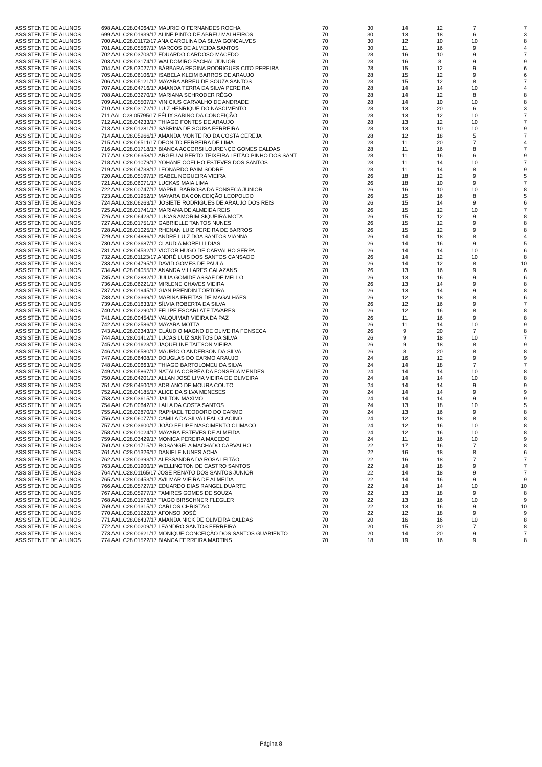| ASSISTENTE DE ALUNOS | 698 AAL.C28.04064/17 MAURICIO FERNANDES ROCHA | 70 | 30 | 14 | 12 | 7 | 7 |
| ASSISTENTE DE ALUNOS | 699 AAL.C28.01939/17 ALINE PINTO DE ABREU MALHEIROS | 70 | 30 | 13 | 18 | 6 | 3 |
| ASSISTENTE DE ALUNOS | 700 AAL.C28.01172/17 ANA CAROLINA DA SILVA GONCALVES | 70 | 30 | 12 | 10 | 10 | 8 |
| ASSISTENTE DE ALUNOS | 701 AAL.C28.05567/17 MARCOS DE ALMEIDA SANTOS | 70 | 30 | 11 | 16 | 9 | 4 |
| ASSISTENTE DE ALUNOS | 702 AAL.C28.03703/17 EDUARDO CARDOSO MACEDO | 70 | 28 | 16 | 10 | 9 | 7 |
| ASSISTENTE DE ALUNOS | 703 AAL.C28.03174/17 WALDOMIRO FACHAL JÚNIOR | 70 | 28 | 16 | 8 | 9 | 9 |
| ASSISTENTE DE ALUNOS | 704 AAL.C28.03027/17 BÁRBARA REGINA RODRIGUES CITO PEREIRA | 70 | 28 | 15 | 12 | 9 | 6 |
| ASSISTENTE DE ALUNOS | 705 AAL.C28.06106/17 ISABELA KLEIM BARROS DE ARAUJO | 70 | 28 | 15 | 12 | 9 | 6 |
| ASSISTENTE DE ALUNOS | 706 AAL.C28.05121/17 MAYARA ABREU DE SOUZA SANTOS | 70 | 28 | 15 | 12 | 8 | 7 |
| ASSISTENTE DE ALUNOS | 707 AAL.C28.04716/17 AMANDA TERRA DA SILVA PEREIRA | 70 | 28 | 14 | 14 | 10 | 4 |
| ASSISTENTE DE ALUNOS | 708 AAL.C28.03270/17 MARIANA SCHRODER RÊGO | 70 | 28 | 14 | 12 | 8 | 8 |
| ASSISTENTE DE ALUNOS | 709 AAL.C28.05507/17 VINICIUS CARVALHO DE ANDRADE | 70 | 28 | 14 | 10 | 10 | 8 |
| ASSISTENTE DE ALUNOS | 710 AAL.C28.03172/17 LUIZ HENRIQUE DO NASCIMENTO | 70 | 28 | 13 | 20 | 6 | 3 |
| ASSISTENTE DE ALUNOS | 711 AAL.C28.05795/17 FÉLIX SABINO DA CONCEIÇÃO | 70 | 28 | 13 | 12 | 10 | 7 |
| ASSISTENTE DE ALUNOS | 712 AAL.C28.04233/17 THIAGO FONTES DE ARAUJO | 70 | 28 | 13 | 12 | 10 | 7 |
| ASSISTENTE DE ALUNOS | 713 AAL.C28.01281/17 SABRINA DE SOUSA FERREIRA | 70 | 28 | 13 | 10 | 10 | 9 |
| ASSISTENTE DE ALUNOS | 714 AAL.C28.05966/17 AMANDA MONTEIRO DA COSTA CEREJA | 70 | 28 | 12 | 18 | 5 | 7 |
| ASSISTENTE DE ALUNOS | 715 AAL.C28.06511/17 DEONITO FERREIRA DE LIMA | 70 | 28 | 11 | 20 | 7 | 4 |
| ASSISTENTE DE ALUNOS | 716 AAL.C28.01718/17 BIANCA ACCORSI LOURENÇO GOMES CALDAS | 70 | 28 | 11 | 16 | 8 | 7 |
| ASSISTENTE DE ALUNOS | 717 AAL.C28.06358/17 ARGEU ALBERTO TEIXEIRA LEITÃO PINHO DOS SANT | 70 | 28 | 11 | 16 | 6 | 9 |
| ASSISTENTE DE ALUNOS | 718 AAL.C28.01079/17 YOHANE COELHO ESTEVES DOS SANTOS | 70 | 28 | 11 | 14 | 10 | 7 |
| ASSISTENTE DE ALUNOS | 719 AAL.C28.04738/17 LEONARDO PAIM SODRÉ | 70 | 28 | 11 | 14 | 8 | 9 |
| ASSISTENTE DE ALUNOS | 720 AAL.C28.05197/17 ISABEL NOGUEIRA VIEIRA | 70 | 26 | 18 | 12 | 9 | 5 |
| ASSISTENTE DE ALUNOS | 721 AAL.C28.06071/17 LUCKAS MAIA LIMA | 70 | 26 | 18 | 10 | 9 | 7 |
| ASSISTENTE DE ALUNOS | 722 AAL.C28.00747/17 MAPRIL BARBOSA DA FONSECA JUNIOR | 70 | 26 | 16 | 10 | 10 | 8 |
| ASSISTENTE DE ALUNOS | 723 AAL.C28.01952/17 MAYARA DA CONCEIÇÃO LEOPOLDO | 70 | 26 | 15 | 16 | 8 | 5 |
| ASSISTENTE DE ALUNOS | 724 AAL.C28.06263/17 JOSIETE RODRIGUES DE ARAUJO DOS REIS | 70 | 26 | 15 | 14 | 9 | 6 |
| ASSISTENTE DE ALUNOS | 725 AAL.C28.01741/17 MARIANA DE ALMEIDA REIS | 70 | 26 | 15 | 12 | 10 | 7 |
| ASSISTENTE DE ALUNOS | 726 AAL.C28.06423/17 LUCAS AMORIM SIQUEIRA MOTA | 70 | 26 | 15 | 12 | 9 | 8 |
| ASSISTENTE DE ALUNOS | 727 AAL.C28.01751/17 GABRIELLE TANTOS NUNES | 70 | 26 | 15 | 12 | 9 | 8 |
| ASSISTENTE DE ALUNOS | 728 AAL.C28.01025/17 RHENAN LUIZ PEREIRA DE BARROS | 70 | 26 | 15 | 12 | 9 | 8 |
| ASSISTENTE DE ALUNOS | 729 AAL.C28.04886/17 ANDRÉ LUIZ DOA SANTOS VIANNA | 70 | 26 | 14 | 18 | 8 | 4 |
| ASSISTENTE DE ALUNOS | 730 AAL.C28.03687/17 CLAUDIA MORELLI DIAS | 70 | 26 | 14 | 16 | 9 | 5 |
| ASSISTENTE DE ALUNOS | 731 AAL.C28.04532/17 VICTOR HUGO DE CARVALHO SERPA | 70 | 26 | 14 | 14 | 10 | 6 |
| ASSISTENTE DE ALUNOS | 732 AAL.C28.01123/17 ANDRÉ LUIS DOS SANTOS CANSADO | 70 | 26 | 14 | 12 | 10 | 8 |
| ASSISTENTE DE ALUNOS | 733 AAL.C28.04795/17 DAVID GOMES DE PAULA | 70 | 26 | 14 | 12 | 8 | 10 |
| ASSISTENTE DE ALUNOS | 734 AAL.C28.04055/17 ANANDA VILLARES CALAZANS | 70 | 26 | 13 | 16 | 9 | 6 |
| ASSISTENTE DE ALUNOS | 735 AAL.C28.02882/17 JULIA GOMIDE ASSAF DE MELLO | 70 | 26 | 13 | 16 | 9 | 6 |
| ASSISTENTE DE ALUNOS | 736 AAL.C28.06221/17 MIRLENE CHAVES VIEIRA | 70 | 26 | 13 | 14 | 9 | 8 |
| ASSISTENTE DE ALUNOS | 737 AAL.C28.01945/17 GIAN PRENDIN TÓRTORA | 70 | 26 | 13 | 14 | 9 | 8 |
| ASSISTENTE DE ALUNOS | 738 AAL.C28.03369/17 MARINA FREITAS DE MAGALHÃES | 70 | 26 | 12 | 18 | 8 | 6 |
| ASSISTENTE DE ALUNOS | 739 AAL.C28.01633/17 SÍLVIA ROBERTA DA SILVA | 70 | 26 | 12 | 16 | 9 | 7 |
| ASSISTENTE DE ALUNOS | 740 AAL.C28.02290/17 FELIPE ESCARLATE TAVARES | 70 | 26 | 12 | 16 | 8 | 8 |
| ASSISTENTE DE ALUNOS | 741 AAL.C28.00454/17 VALQUIMAR VIEIRA DA PAZ | 70 | 26 | 11 | 16 | 9 | 8 |
| ASSISTENTE DE ALUNOS | 742 AAL.C28.02586/17 MAYARA MOTTA | 70 | 26 | 11 | 14 | 10 | 9 |
| ASSISTENTE DE ALUNOS | 743 AAL.C28.02343/17 CLÁUDIO MAGNO DE OLIVEIRA FONSECA | 70 | 26 | 9 | 20 | 7 | 8 |
| ASSISTENTE DE ALUNOS | 744 AAL.C28.01412/17 LUCAS LUIZ SANTOS DA SILVA | 70 | 26 | 9 | 18 | 10 | 7 |
| ASSISTENTE DE ALUNOS | 745 AAL.C28.01623/17 JAQUELINE TAITSON VIEIRA | 70 | 26 | 9 | 18 | 8 | 9 |
| ASSISTENTE DE ALUNOS | 746 AAL.C28.06580/17 MAURÍCIO ANDERSON DA SILVA | 70 | 26 | 8 | 20 | 8 | 8 |
| ASSISTENTE DE ALUNOS | 747 AAL.C28.06408/17 DOUGLAS DO CARMO ARAUJO | 70 | 24 | 16 | 12 | 9 | 9 |
| ASSISTENTE DE ALUNOS | 748 AAL.C28.00663/17 THIAGO BARTOLOMEU DA SILVA | 70 | 24 | 14 | 18 | 7 | 7 |
| ASSISTENTE DE ALUNOS | 749 AAL.C28.05867/17 NATÁLIA CORRÊA DA FONSECA MENDES | 70 | 24 | 14 | 14 | 10 | 8 |
| ASSISTENTE DE ALUNOS | 750 AAL.C28.04201/17 ALLAN JOSÉ LIMA VIEIRA DE OLIVEIRA | 70 | 24 | 14 | 14 | 10 | 8 |
| ASSISTENTE DE ALUNOS | 751 AAL.C28.04500/17 ADRIANO DE MOURA COUTO | 70 | 24 | 14 | 14 | 9 | 9 |
| ASSISTENTE DE ALUNOS | 752 AAL.C28.04185/17 ALICE DA SILVA MENESES | 70 | 24 | 14 | 14 | 9 | 9 |
| ASSISTENTE DE ALUNOS | 753 AAL.C28.03615/17 JAILTON MAXIMO | 70 | 24 | 14 | 14 | 9 | 9 |
| ASSISTENTE DE ALUNOS | 754 AAL.C28.00642/17 LAILA DA COSTA SANTOS | 70 | 24 | 13 | 18 | 10 | 5 |
| ASSISTENTE DE ALUNOS | 755 AAL.C28.02870/17 RAPHAEL TEODORO DO CARMO | 70 | 24 | 13 | 16 | 9 | 8 |
| ASSISTENTE DE ALUNOS | 756 AAL.C28.06077/17 CAMILA DA SILVA LEAL CLACINO | 70 | 24 | 12 | 18 | 8 | 8 |
| ASSISTENTE DE ALUNOS | 757 AAL.C28.03600/17 JOÃO FELIPE NASCIMENTO CLÍMACO | 70 | 24 | 12 | 16 | 10 | 8 |
| ASSISTENTE DE ALUNOS | 758 AAL.C28.01024/17 MAYARA ESTEVES DE ALMEIDA | 70 | 24 | 12 | 16 | 10 | 8 |
| ASSISTENTE DE ALUNOS | 759 AAL.C28.03429/17 MONICA PEREIRA MACEDO | 70 | 24 | 11 | 16 | 10 | 9 |
| ASSISTENTE DE ALUNOS | 760 AAL.C28.01715/17 ROSANGELA MACHADO CARVALHO | 70 | 22 | 17 | 16 | 7 | 8 |
| ASSISTENTE DE ALUNOS | 761 AAL.C28.01326/17 DANIELE NUNES ACHA | 70 | 22 | 16 | 18 | 8 | 6 |
| ASSISTENTE DE ALUNOS | 762 AAL.C28.00393/17 ALESSANDRA DA ROSA LEITÃO | 70 | 22 | 16 | 18 | 7 | 7 |
| ASSISTENTE DE ALUNOS | 763 AAL.C28.01900/17 WELLINGTON DE CASTRO SANTOS | 70 | 22 | 14 | 18 | 9 | 7 |
| ASSISTENTE DE ALUNOS | 764 AAL.C28.01165/17 JOSE RENATO DOS SANTOS JUNIOR | 70 | 22 | 14 | 18 | 9 | 7 |
| ASSISTENTE DE ALUNOS | 765 AAL.C28.00453/17 AVILMAR VIEIRA DE ALMEIDA | 70 | 22 | 14 | 16 | 9 | 9 |
| ASSISTENTE DE ALUNOS | 766 AAL.C28.05727/17 EDUARDO DIAS RANGEL DUARTE | 70 | 22 | 14 | 14 | 10 | 10 |
| ASSISTENTE DE ALUNOS | 767 AAL.C28.05977/17 TAMIRES GOMES DE SOUZA | 70 | 22 | 13 | 18 | 9 | 8 |
| ASSISTENTE DE ALUNOS | 768 AAL.C28.01578/17 TIAGO BIRSCHNER FLEGLER | 70 | 22 | 13 | 16 | 10 | 9 |
| ASSISTENTE DE ALUNOS | 769 AAL.C28.01315/17 CARLOS CHRISTAO | 70 | 22 | 13 | 16 | 9 | 10 |
| ASSISTENTE DE ALUNOS | 770 AAL.C28.01222/17 AFONSO JOSÉ | 70 | 22 | 12 | 18 | 9 | 9 |
| ASSISTENTE DE ALUNOS | 771 AAL.C28.06437/17 AMANDA NICK DE OLIVEIRA CALDAS | 70 | 20 | 16 | 16 | 10 | 8 |
| ASSISTENTE DE ALUNOS | 772 AAL.C28.00209/17 LEANDRO SANTOS FERREIRA | 70 | 20 | 15 | 20 | 7 | 8 |
| ASSISTENTE DE ALUNOS | 773 AAL.C28.00621/17 MONIQUE CONCEIÇÃO DOS SANTOS GUARIENTO | 70 | 20 | 14 | 20 | 9 | 7 |
| ASSISTENTE DE ALUNOS | 774 AAL.C28.01522/17 BIANCA FERREIRA MARTINS | 70 | 18 | 19 | 16 | 9 | 8 |
Página 8